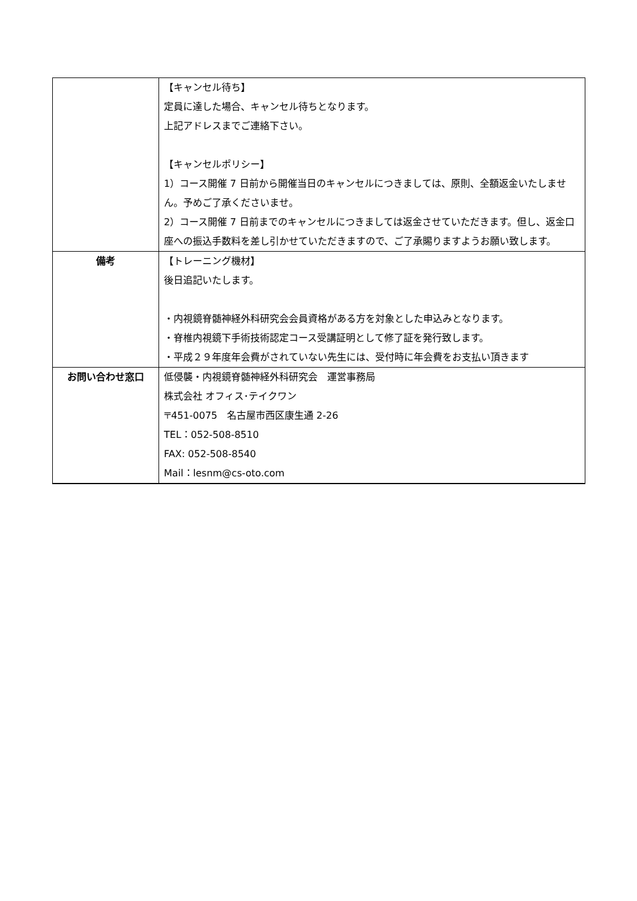| | 【キャンセル待ち】 定員に達した場合、キャンセル待ちとなります。 上記アドレスまでご連絡下さい。 【キャンセルポリシー】 1）コース開催 7 日前から開催当日のキャンセルにつきましては、原則、全額返金いたしません。予めご了承くださいませ。 2）コース開催 7 日前までのキャンセルにつきましては返金させていただきます。但し、返金口座への振込手数料を差し引かせていただきますので、ご了承賜りますようお願い致します。 |
| 備考 | 【トレーニング機材】 後日追記いたします。 ・内視鏡脊髄神経外科研究会会員資格がある方を対象とした申込みとなります。 ・脊椎内視鏡下手術技術認定コース受講証明として修了証を発行致します。 ・平成２９年度年会費がされていない先生には、受付時に年会費をお支払い頂きます |
| お問い合わせ窓口 | 低侵襲・内視鏡脊髄神経外科研究会 運営事務局 株式会社 オフィス･テイクワン 〒451-0075 名古屋市西区康生通 2-26 TEL：052-508-8510 FAX: 052-508-8540 Mail：lesnm@cs-oto.com |